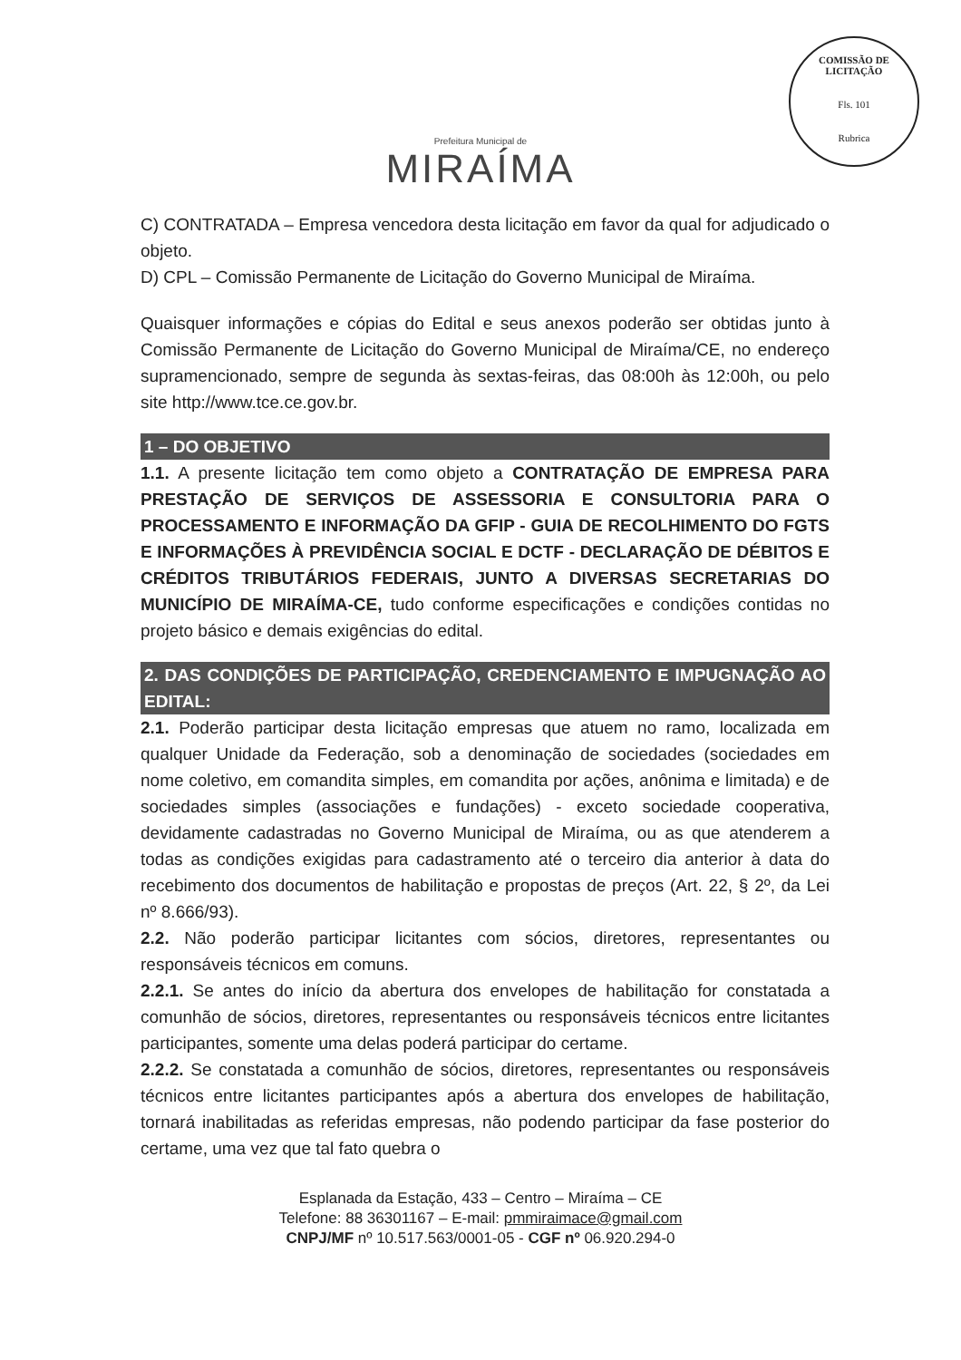COMISSÃO DE LICITAÇÃO
Fls. 101
Rubrica
Prefeitura Municipal de
MIRAÍMA
C) CONTRATADA – Empresa vencedora desta licitação em favor da qual for adjudicado o objeto.
D) CPL – Comissão Permanente de Licitação do Governo Municipal de Miraíma.
Quaisquer informações e cópias do Edital e seus anexos poderão ser obtidas junto à Comissão Permanente de Licitação do Governo Municipal de Miraíma/CE, no endereço supramencionado, sempre de segunda às sextas-feiras, das 08:00h às 12:00h, ou pelo site http://www.tce.ce.gov.br.
1 – DO OBJETIVO
1.1. A presente licitação tem como objeto a CONTRATAÇÃO DE EMPRESA PARA PRESTAÇÃO DE SERVIÇOS DE ASSESSORIA E CONSULTORIA PARA O PROCESSAMENTO E INFORMAÇÃO DA GFIP - GUIA DE RECOLHIMENTO DO FGTS E INFORMAÇÕES À PREVIDÊNCIA SOCIAL E DCTF - DECLARAÇÃO DE DÉBITOS E CRÉDITOS TRIBUTÁRIOS FEDERAIS, JUNTO A DIVERSAS SECRETARIAS DO MUNICÍPIO DE MIRAÍMA-CE, tudo conforme especificações e condições contidas no projeto básico e demais exigências do edital.
2. DAS CONDIÇÕES DE PARTICIPAÇÃO, CREDENCIAMENTO E IMPUGNAÇÃO AO EDITAL:
2.1. Poderão participar desta licitação empresas que atuem no ramo, localizada em qualquer Unidade da Federação, sob a denominação de sociedades (sociedades em nome coletivo, em comandita simples, em comandita por ações, anônima e limitada) e de sociedades simples (associações e fundações) - exceto sociedade cooperativa, devidamente cadastradas no Governo Municipal de Miraíma, ou as que atenderem a todas as condições exigidas para cadastramento até o terceiro dia anterior à data do recebimento dos documentos de habilitação e propostas de preços (Art. 22, § 2º, da Lei nº 8.666/93).
2.2. Não poderão participar licitantes com sócios, diretores, representantes ou responsáveis técnicos em comuns.
2.2.1. Se antes do início da abertura dos envelopes de habilitação for constatada a comunhão de sócios, diretores, representantes ou responsáveis técnicos entre licitantes participantes, somente uma delas poderá participar do certame.
2.2.2. Se constatada a comunhão de sócios, diretores, representantes ou responsáveis técnicos entre licitantes participantes após a abertura dos envelopes de habilitação, tornará inabilitadas as referidas empresas, não podendo participar da fase posterior do certame, uma vez que tal fato quebra o
Esplanada da Estação, 433 – Centro – Miraíma – CE
Telefone: 88 36301167 – E-mail: pmmiraimace@gmail.com
CNPJ/MF nº 10.517.563/0001-05 - CGF nº 06.920.294-0